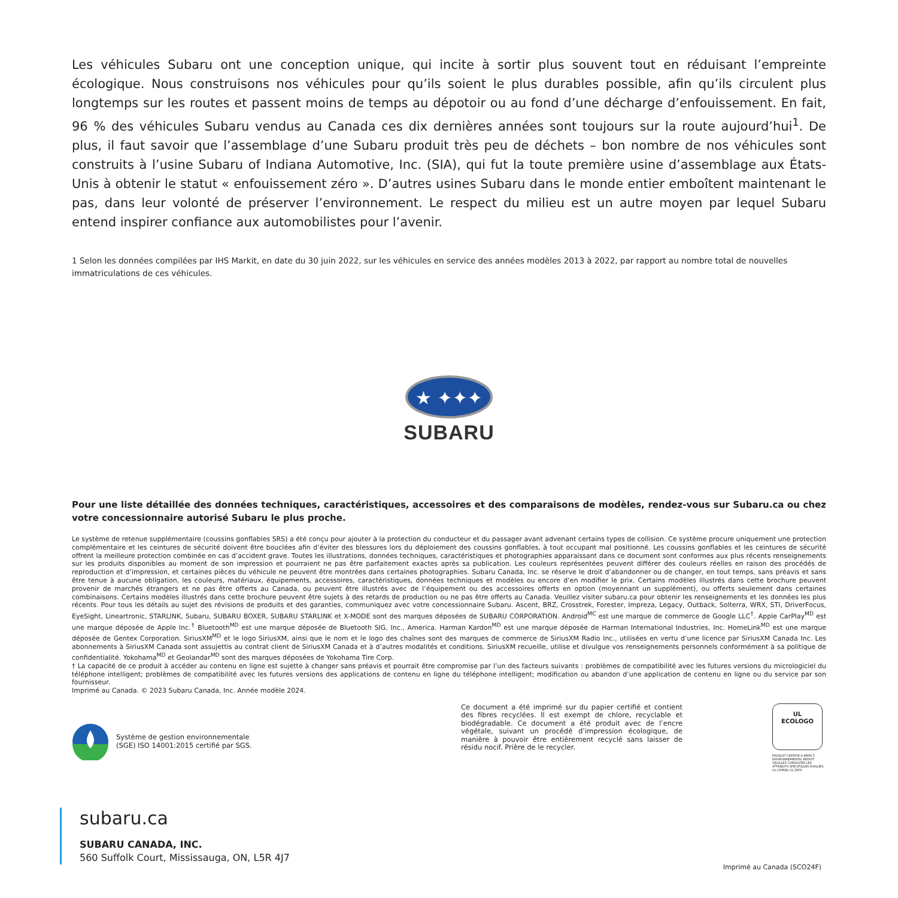Les véhicules Subaru ont une conception unique, qui incite à sortir plus souvent tout en réduisant l’empreinte écologique. Nous construisons nos véhicules pour qu’ils soient le plus durables possible, afin qu’ils circulent plus longtemps sur les routes et passent moins de temps au dépotoir ou au fond d’une décharge d’enfouissement. En fait, 96 % des véhicules Subaru vendus au Canada ces dix dernières années sont toujours sur la route aujourd’hui<sup>1</sup>. De plus, il faut savoir que l’assemblage d’une Subaru produit très peu de déchets – bon nombre de nos véhicules sont construits à l’usine Subaru of Indiana Automotive, Inc. (SIA), qui fut la toute première usine d’assemblage aux États-Unis à obtenir le statut « enfouissement zéro ». D’autres usines Subaru dans le monde entier emboîtent maintenant le pas, dans leur volonté de préserver l’environnement. Le respect du milieu est un autre moyen par lequel Subaru entend inspirer confiance aux automobilistes pour l’avenir.
1 Selon les données compilées par IHS Markit, en date du 30 juin 2022, sur les véhicules en service des années modèles 2013 à 2022, par rapport au nombre total de nouvelles immatriculations de ces véhicules.
★ ✦✦✦
SUBARU
Pour une liste détaillée des données techniques, caractéristiques, accessoires et des comparaisons de modèles, rendez-vous sur Subaru.ca ou chez votre concessionnaire autorisé Subaru le plus proche.
Le système de retenue supplémentaire (coussins gonflables SRS) a été conçu pour ajouter à la protection du conducteur et du passager avant advenant certains types de collision. Ce système procure uniquement une protection complémentaire et les ceintures de sécurité doivent être bouclées afin d’éviter des blessures lors du déploiement des coussins gonflables, à tout occupant mal positionné. Les coussins gonflables et les ceintures de sécurité offrent la meilleure protection combinée en cas d’accident grave. Toutes les illustrations, données techniques, caractéristiques et photographies apparaissant dans ce document sont conformes aux plus récents renseignements sur les produits disponibles au moment de son impression et pourraient ne pas être parfaitement exactes après sa publication. Les couleurs représentées peuvent différer des couleurs réelles en raison des procédés de reproduction et d’impression, et certaines pièces du véhicule ne peuvent être montrées dans certaines photographies. Subaru Canada, Inc. se réserve le droit d’abandonner ou de changer, en tout temps, sans préavis et sans être tenue à aucune obligation, les couleurs, matériaux, équipements, accessoires, caractéristiques, données techniques et modèles ou encore d’en modifier le prix. Certains modèles illustrés dans cette brochure peuvent provenir de marchés étrangers et ne pas être offerts au Canada, ou peuvent être illustrés avec de l’équipement ou des accessoires offerts en option (moyennant un supplément), ou offerts seulement dans certaines combinaisons. Certains modèles illustrés dans cette brochure peuvent être sujets à des retards de production ou ne pas être offerts au Canada. Veuillez visiter subaru.ca pour obtenir les renseignements et les données les plus récents. Pour tous les détails au sujet des révisions de produits et des garanties, communiquez avec votre concessionnaire Subaru. Ascent, BRZ, Crosstrek, Forester, Impreza, Legacy, Outback, Solterra, WRX, STI, DriverFocus, EyeSight, Lineartronic, STARLINK, Subaru, SUBARU BOXER, SUBARU STARLINK et X-MODE sont des marques déposées de SUBARU CORPORATION. Android<sup>MC</sup> est une marque de commerce de Google LLC<sup>†</sup>. Apple CarPlay<sup>MD</sup> est une marque déposée de Apple Inc.<sup>†</sup> Bluetooth<sup>MD</sup> est une marque déposée de Bluetooth SIG, Inc., America. Harman Kardon<sup>MD</sup> est une marque déposée de Harman International Industries, Inc. HomeLink<sup>MD</sup> est une marque déposée de Gentex Corporation. SiriusXM<sup>MD</sup> et le logo SiriusXM, ainsi que le nom et le logo des chaînes sont des marques de commerce de SiriusXM Radio Inc., utilisées en vertu d’une licence par SiriusXM Canada Inc. Les abonnements à SiriusXM Canada sont assujettis au contrat client de SiriusXM Canada et à d’autres modalités et conditions. SiriusXM recueille, utilise et divulgue vos renseignements personnels conformément à sa politique de confidentialité. Yokohama<sup>MD</sup> et Geolandar<sup>MD</sup> sont des marques déposées de Yokohama Tire Corp.
† La capacité de ce produit à accéder au contenu en ligne est sujette à changer sans préavis et pourrait être compromise par l’un des facteurs suivants : problèmes de compatibilité avec les futures versions du micrologiciel du téléphone intelligent; problèmes de compatibilité avec les futures versions des applications de contenu en ligne du téléphone intelligent; modification ou abandon d’une application de contenu en ligne ou du service par son fournisseur.
Imprimé au Canada. © 2023 Subaru Canada, Inc. Année modèle 2024.
Système de gestion environnementale
(SGE) ISO 14001:2015 certifié par SGS.
Ce document a été imprimé sur du papier certifié et contient des fibres recyclées. Il est exempt de chlore, recyclable et biodégradable. Ce document a été produit avec de l’encre végétale, suivant un procédé d’impression écologique, de manière à pouvoir être entièrement recyclé sans laisser de résidu nocif. Prière de le recycler.
UL
ECOLOGO
PRODUIT CERTIFIÉ À IMPACT ENVIRONNEMENTAL RÉDUIT. VEUILLEZ CONSULTER LES ATTRIBUTS SPÉCIFIQUES ÉVALUÉS: UL.COM/EL UL 2803
subaru.ca
SUBARU CANADA, INC.
560 Suffolk Court, Mississauga, ON, L5R 4J7
Imprimé au Canada (SCO24F)